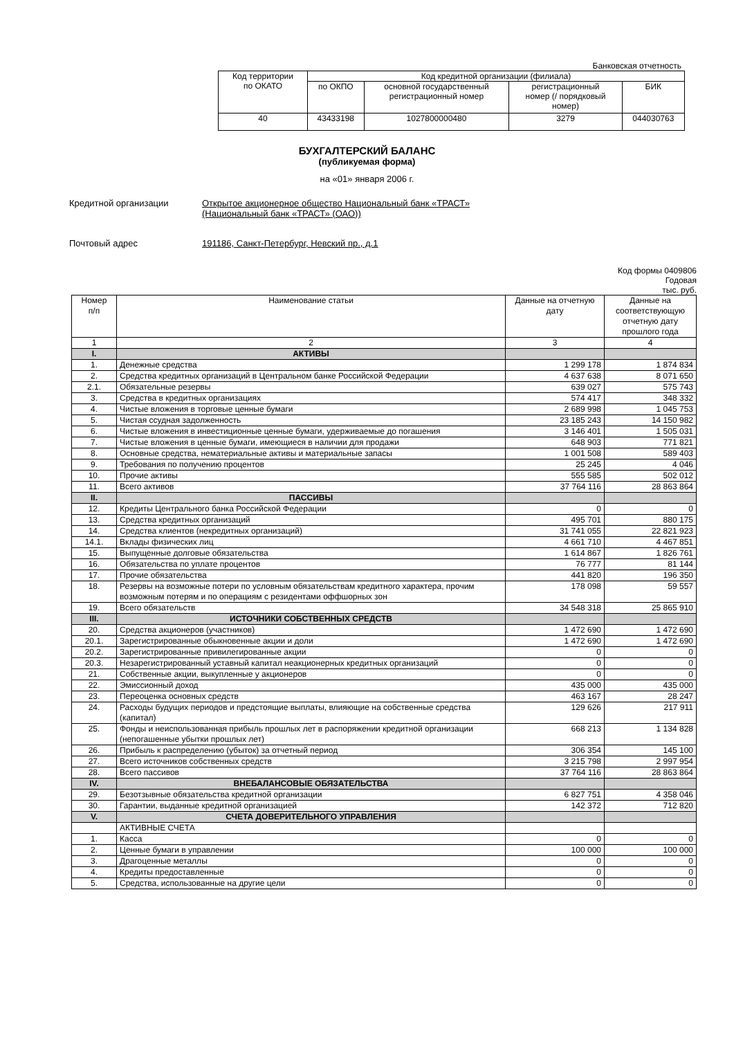Банковская отчетность
| Код территории по ОКАТО | Код кредитной организации (филиала) | | | |
| | по ОКПО | основной государственный регистрационный номер | регистрационный номер (/ порядковый номер) | БИК |
| 40 | 43433198 | 1027800000480 | 3279 | 044030763 |
БУХГАЛТЕРСКИЙ БАЛАНС
(публикуемая форма)
на «01» января 2006 г.
Кредитной организации Открытое акционерное общество Национальный банк «ТРАСТ»
(Национальный банк «ТРАСТ» (ОАО))
Почтовый адрес 191186, Санкт-Петербург, Невский пр., д.1
Код формы 0409806
Годовая
тыс. руб.
| Номер п/п | Наименование статьи | Данные на отчетную дату | Данные на соответствующую отчетную дату прошлого года |
| 1 | 2 | 3 | 4 |
| I. | АКТИВЫ | | |
| 1. | Денежные средства | 1 299 178 | 1 874 834 |
| 2. | Средства кредитных организаций в Центральном банке Российской Федерации | 4 637 638 | 8 071 650 |
| 2.1. | Обязательные резервы | 639 027 | 575 743 |
| 3. | Средства в кредитных организациях | 574 417 | 348 332 |
| 4. | Чистые вложения в торговые ценные бумаги | 2 689 998 | 1 045 753 |
| 5. | Чистая ссудная задолженность | 23 185 243 | 14 150 982 |
| 6. | Чистые вложения в инвестиционные ценные бумаги, удерживаемые до погашения | 3 146 401 | 1 505 031 |
| 7. | Чистые вложения в ценные бумаги, имеющиеся в наличии для продажи | 648 903 | 771 821 |
| 8. | Основные средства, нематериальные активы и материальные запасы | 1 001 508 | 589 403 |
| 9. | Требования по получению процентов | 25 245 | 4 046 |
| 10. | Прочие активы | 555 585 | 502 012 |
| 11. | Всего активов | 37 764 116 | 28 863 864 |
| II. | ПАССИВЫ | | |
| 12. | Кредиты Центрального банка Российской Федерации | 0 | 0 |
| 13. | Средства кредитных организаций | 495 701 | 880 175 |
| 14. | Средства клиентов (некредитных организаций) | 31 741 055 | 22 821 923 |
| 14.1. | Вклады физических лиц | 4 661 710 | 4 467 851 |
| 15. | Выпущенные долговые обязательства | 1 614 867 | 1 826 761 |
| 16. | Обязательства по уплате процентов | 76 777 | 81 144 |
| 17. | Прочие обязательства | 441 820 | 196 350 |
| 18. | Резервы на возможные потери по условным обязательствам кредитного характера, прочим возможным потерям и по операциям с резидентами оффшорных зон | 178 098 | 59 557 |
| 19. | Всего обязательств | 34 548 318 | 25 865 910 |
| III. | ИСТОЧНИКИ СОБСТВЕННЫХ СРЕДСТВ | | |
| 20. | Средства акционеров (участников) | 1 472 690 | 1 472 690 |
| 20.1. | Зарегистрированные обыкновенные акции и доли | 1 472 690 | 1 472 690 |
| 20.2. | Зарегистрированные привилегированные акции | 0 | 0 |
| 20.3. | Незарегистрированный уставный капитал неакционерных кредитных организаций | 0 | 0 |
| 21. | Собственные акции, выкупленные у акционеров | 0 | 0 |
| 22. | Эмиссионный доход | 435 000 | 435 000 |
| 23. | Переоценка основных средств | 463 167 | 28 247 |
| 24. | Расходы будущих периодов и предстоящие выплаты, влияющие на собственные средства (капитал) | 129 626 | 217 911 |
| 25. | Фонды и неиспользованная прибыль прошлых лет в распоряжении кредитной организации (непогашенные убытки прошлых лет) | 668 213 | 1 134 828 |
| 26. | Прибыль к распределению (убыток) за отчетный период | 306 354 | 145 100 |
| 27. | Всего источников собственных средств | 3 215 798 | 2 997 954 |
| 28. | Всего пассивов | 37 764 116 | 28 863 864 |
| IV. | ВНЕБАЛАНСОВЫЕ ОБЯЗАТЕЛЬСТВА | | |
| 29. | Безотзывные обязательства кредитной организации | 6 827 751 | 4 358 046 |
| 30. | Гарантии, выданные кредитной организацией | 142 372 | 712 820 |
| V. | СЧЕТА ДОВЕРИТЕЛЬНОГО УПРАВЛЕНИЯ | | |
| | АКТИВНЫЕ СЧЕТА | | |
| 1. | Касса | 0 | 0 |
| 2. | Ценные бумаги в управлении | 100 000 | 100 000 |
| 3. | Драгоценные металлы | 0 | 0 |
| 4. | Кредиты предоставленные | 0 | 0 |
| 5. | Средства, использованные на другие цели | 0 | 0 |